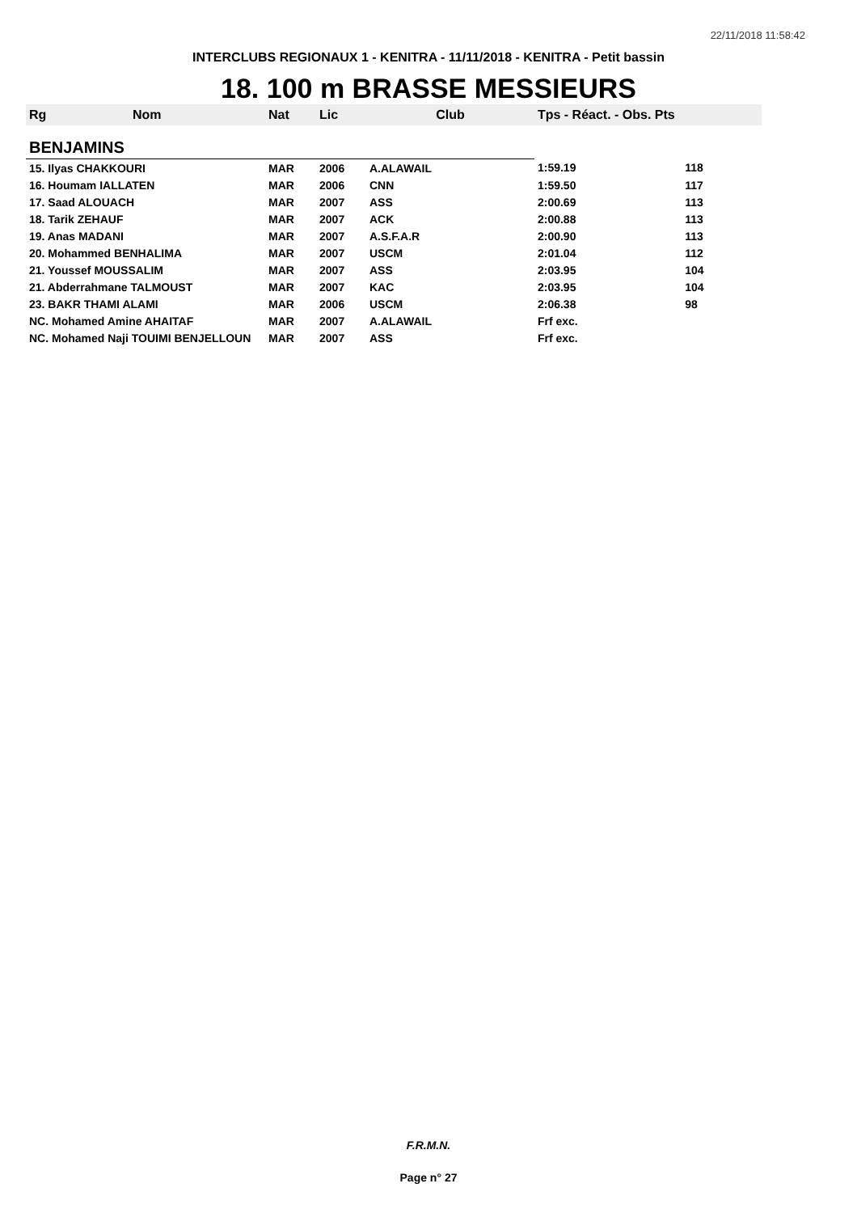22/11/2018 11:58:42
INTERCLUBS REGIONAUX 1 - KENITRA - 11/11/2018 - KENITRA - Petit bassin
18. 100 m BRASSE MESSIEURS
| Rg | Nom | Nat | Lic | Club | Tps - Réact. - Obs. Pts | |
| --- | --- | --- | --- | --- | --- | --- |
| BENJAMINS | | | | | | |
| 15. Ilyas CHAKKOURI | | MAR | 2006 | A.ALAWAIL | 1:59.19 | 118 |
| 16. Houmam IALLATEN | | MAR | 2006 | CNN | 1:59.50 | 117 |
| 17. Saad ALOUACH | | MAR | 2007 | ASS | 2:00.69 | 113 |
| 18. Tarik ZEHAUF | | MAR | 2007 | ACK | 2:00.88 | 113 |
| 19. Anas MADANI | | MAR | 2007 | A.S.F.A.R | 2:00.90 | 113 |
| 20. Mohammed BENHALIMA | | MAR | 2007 | USCM | 2:01.04 | 112 |
| 21. Youssef MOUSSALIM | | MAR | 2007 | ASS | 2:03.95 | 104 |
| 21. Abderrahmane TALMOUST | | MAR | 2007 | KAC | 2:03.95 | 104 |
| 23. BAKR THAMI ALAMI | | MAR | 2006 | USCM | 2:06.38 | 98 |
| NC. Mohamed Amine AHAITAF | | MAR | 2007 | A.ALAWAIL | Frf exc. | |
| NC. Mohamed Naji TOUIMI BENJELLOUN | | MAR | 2007 | ASS | Frf exc. | |
F.R.M.N.
Page n° 27